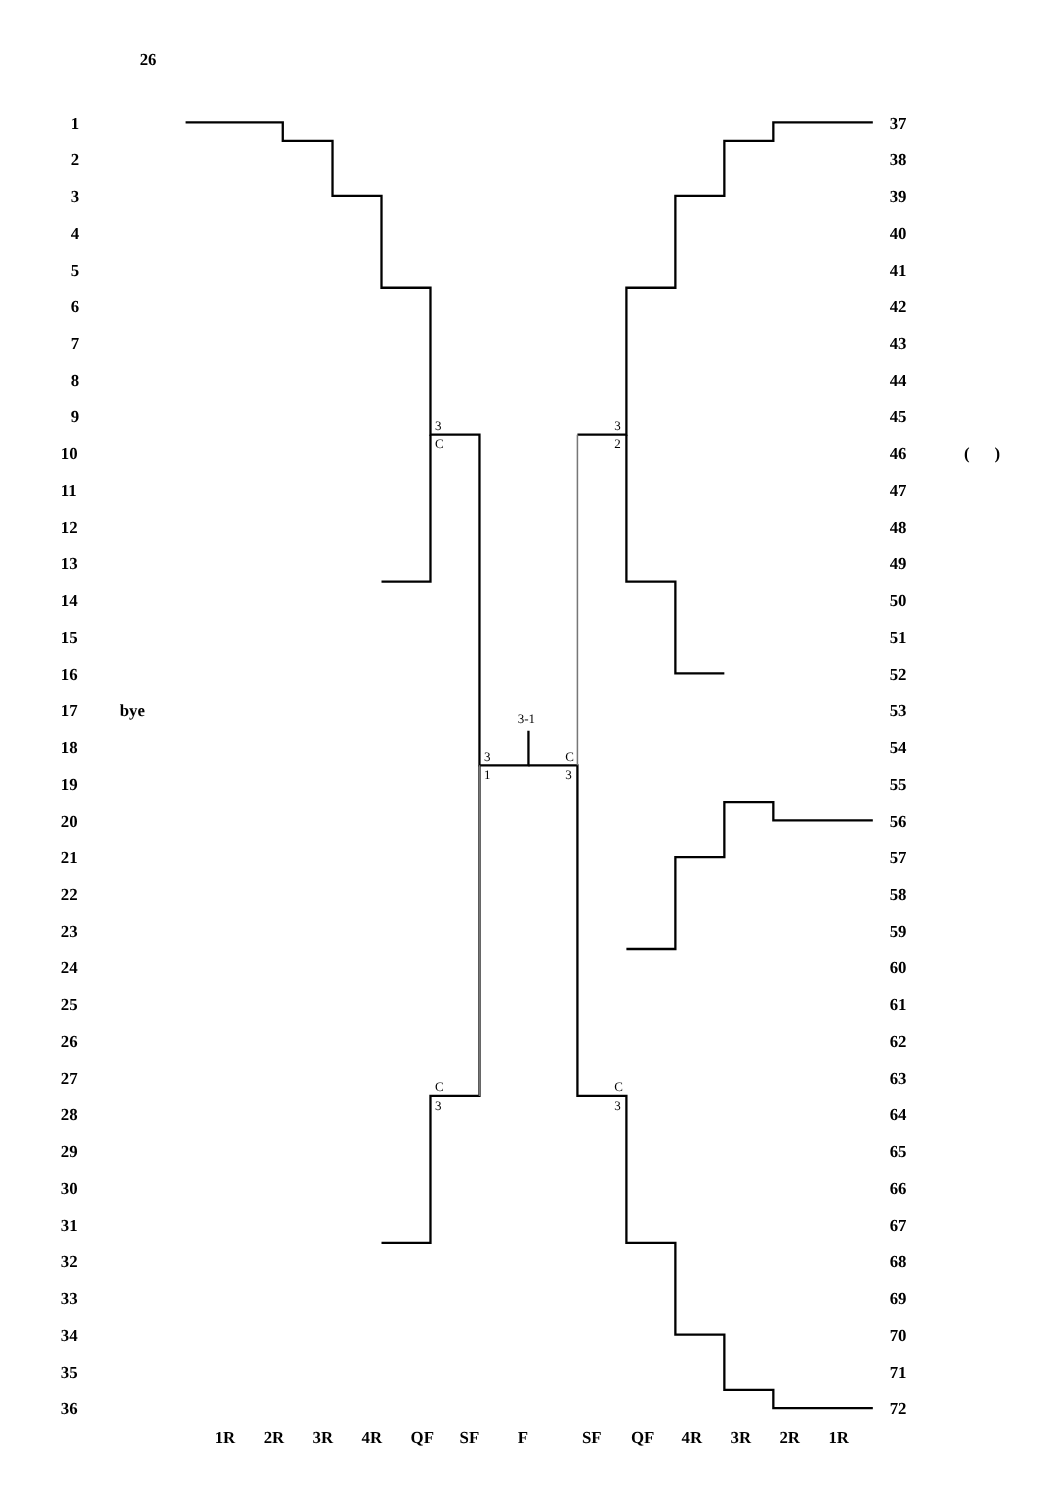26
1
2
3
4
5
6
7
8
9
10
11
12
13
14
15
16
17
bye
18
19
20
21
22
23
24
25
26
27
28
29
30
31
32
33
34
35
36
37
38
39
40
41
42
43
44
45
46
(
)
47
48
49
50
51
52
53
54
55
56
57
58
59
60
61
62
63
64
65
66
67
68
69
70
71
72
3
1
C
3
3-1
3
C
C
3
3
2
C
3
1R
2R
3R
4R
QF
SF
F
SF
QF
4R
3R
2R
1R